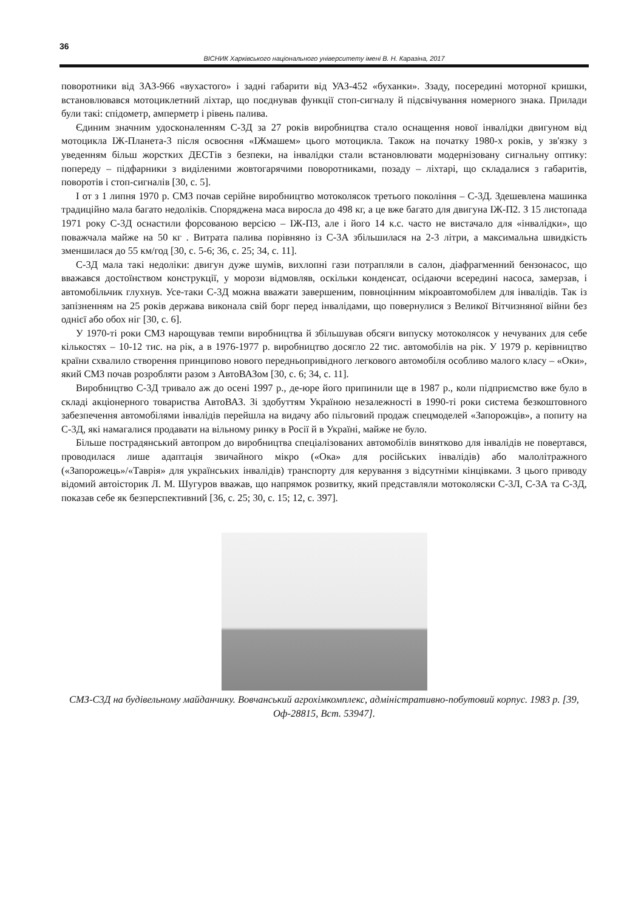36
ВІСНИК Харківського національного університету імені В. Н. Каразіна, 2017
поворотники від ЗАЗ-966 «вухастого» і задні габарити від УАЗ-452 «буханки». Ззаду, посередині моторної кришки, встановлювався мотоциклетний ліхтар, що поєднував функції стоп-сигналу й підсвічування номерного знака. Прилади були такі: спідометр, амперметр і рівень палива.
Єдиним значним удосконаленням С-3Д за 27 років виробництва стало оснащення нової інвалідки двигуном від мотоцикла ІЖ-Планета-3 після освоєння «ІЖмашем» цього мотоцикла. Також на початку 1980-х років, у зв'язку з уведенням більш жорстких ДЕСТів з безпеки, на інвалідки стали встановлювати модернізовану сигнальну оптику: попереду – підфарники з виділеними жовтогарячими поворотниками, позаду – ліхтарі, що складалися з габаритів, поворотів і стоп-сигналів [30, с. 5].
І от з 1 липня 1970 р. СМЗ почав серійне виробництво мотоколясок третього покоління – С-3Д. Здешевлена машинка традиційно мала багато недоліків. Споряджена маса виросла до 498 кг, а це вже багато для двигуна ІЖ-П2. З 15 листопада 1971 року С-3Д оснастили форсованою версією – ІЖ-П3, але і його 14 к.с. часто не вистачало для «інвалідки», що поважчала майже на 50 кг . Витрата палива порівняно із С-3А збільшилася на 2-3 літри, а максимальна швидкість зменшилася до 55 км/год [30, с. 5-6; 36, с. 25; 34, с. 11].
С-3Д мала такі недоліки: двигун дуже шумів, вихлопні гази потрапляли в салон, діафрагменний бензонасос, що вважався достоїнством конструкції, у морози відмовляв, оскільки конденсат, осідаючи всередині насоса, замерзав, і автомобільчик глухнув. Усе-таки С-3Д можна вважати завершеним, повноцінним мікроавтомобілем для інвалідів. Так із запізненням на 25 років держава виконала свій борг перед інвалідами, що повернулися з Великої Вітчизняної війни без однієї або обох ніг [30, с. 6].
У 1970-ті роки СМЗ нарощував темпи виробництва й збільшував обсяги випуску мотоколясок у нечуваних для себе кількостях – 10-12 тис. на рік, а в 1976-1977 р. виробництво досягло 22 тис. автомобілів на рік. У 1979 р. керівництво країни схвалило створення принципово нового передньопривідного легкового автомобіля особливо малого класу – «Оки», який СМЗ почав розробляти разом з АвтоВАЗом [30, с. 6; 34, с. 11].
Виробництво С-3Д тривало аж до осені 1997 р., де-юре його припинили ще в 1987 р., коли підприємство вже було в складі акціонерного товариства АвтоВАЗ. Зі здобуттям Україною незалежності в 1990-ті роки система безкоштовного забезпечення автомобілями інвалідів перейшла на видачу або пільговий продаж спецмоделей «Запорожців», а попиту на С-3Д, які намагалися продавати на вільному ринку в Росії й в Україні, майже не було.
Більше пострадянський автопром до виробництва спеціалізованих автомобілів винятково для інвалідів не повертався, проводилася лише адаптація звичайного мікро («Ока» для російських інвалідів) або малолітражного («Запорожець»/«Таврія» для українських інвалідів) транспорту для керування з відсутніми кінцівками. З цього приводу відомий автоісторик Л. М. Шугуров вважав, що напрямок розвитку, який представляли мотоколяски С-3Л, С-3А та С-3Д, показав себе як безперспективний [36, с. 25; 30, с. 15; 12, с. 397].
СМЗ-С3Д на будівельному майданчику. Вовчанський агрохімкомплекс, адміністративно-побутовий корпус. 1983 р. [39, Оф-28815, Вст. 53947].